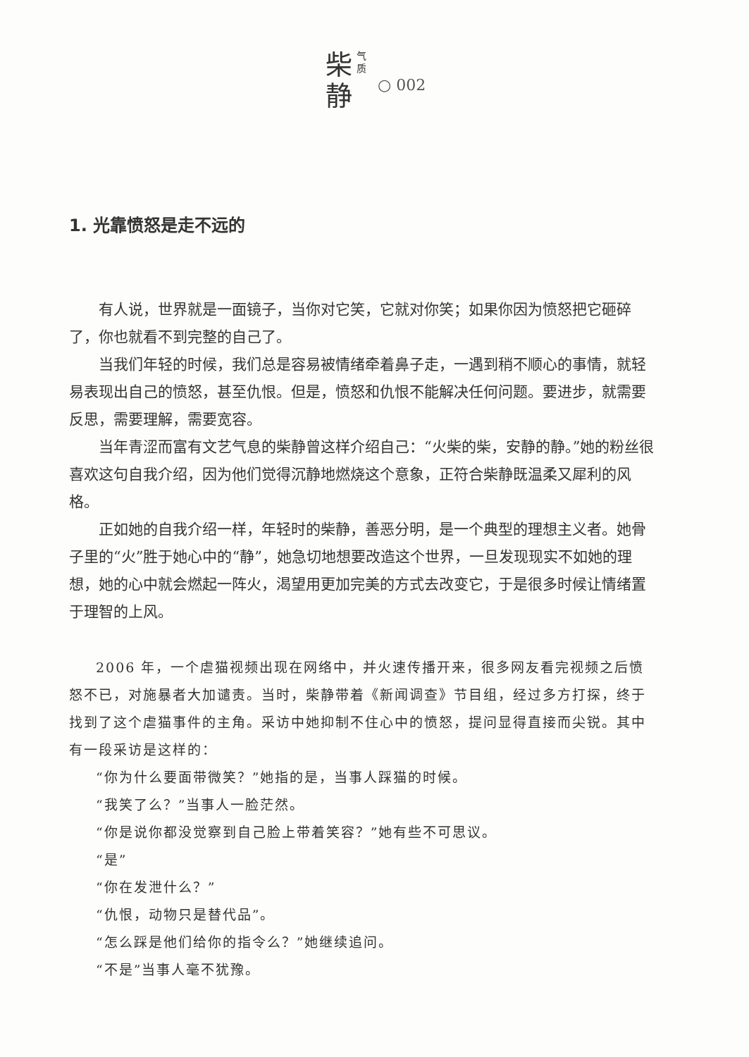柴
静
气
质
○ 002
1. 光靠愤怒是走不远的
有人说，世界就是一面镜子，当你对它笑，它就对你笑；如果你因为愤怒把它砸碎了，你也就看不到完整的自己了。
当我们年轻的时候，我们总是容易被情绪牵着鼻子走，一遇到稍不顺心的事情，就轻易表现出自己的愤怒，甚至仇恨。但是，愤怒和仇恨不能解决任何问题。要进步，就需要反思，需要理解，需要宽容。
当年青涩而富有文艺气息的柴静曾这样介绍自己：“火柴的柴，安静的静。”她的粉丝很喜欢这句自我介绍，因为他们觉得沉静地燃烧这个意象，正符合柴静既温柔又犀利的风格。
正如她的自我介绍一样，年轻时的柴静，善恶分明，是一个典型的理想主义者。她骨子里的“火”胜于她心中的“静”，她急切地想要改造这个世界，一旦发现现实不如她的理想，她的心中就会燃起一阵火，渴望用更加完美的方式去改变它，于是很多时候让情绪置于理智的上风。
2006 年，一个虐猫视频出现在网络中，并火速传播开来，很多网友看完视频之后愤怒不已，对施暴者大加谴责。当时，柴静带着《新闻调查》节目组，经过多方打探，终于找到了这个虐猫事件的主角。采访中她抑制不住心中的愤怒，提问显得直接而尖锐。其中有一段采访是这样的：
“你为什么要面带微笑？”她指的是，当事人踩猫的时候。
“我笑了么？”当事人一脸茫然。
“你是说你都没觉察到自己脸上带着笑容？”她有些不可思议。
“是”
“你在发泄什么？”
“仇恨，动物只是替代品”。
“怎么踩是他们给你的指令么？”她继续追问。
“不是”当事人毫不犹豫。